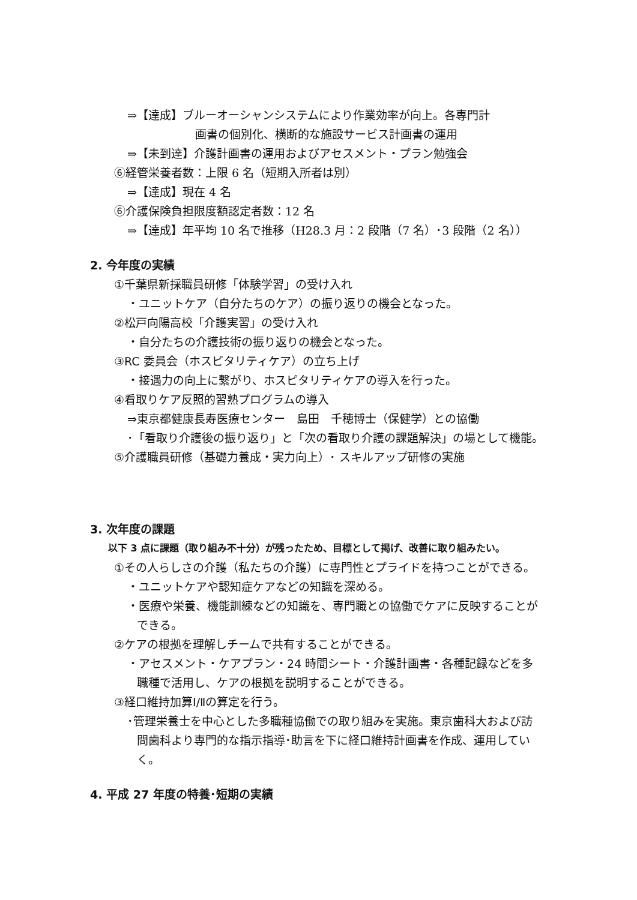⇒【達成】ブルーオーシャンシステムにより作業効率が向上。各専門計
画書の個別化、横断的な施設サービス計画書の運用
⇒【未到達】介護計画書の運用およびアセスメント・プラン勉強会
⑥経管栄養者数：上限 6 名（短期入所者は別）
⇒【達成】現在 4 名
⑥介護保険負担限度額認定者数：12 名
⇒【達成】年平均 10 名で推移（H28.3 月：2 段階（7 名）･3 段階（2 名））
2. 今年度の実績
①千葉県新採職員研修「体験学習」の受け入れ
・ユニットケア（自分たちのケア）の振り返りの機会となった。
②松戸向陽高校「介護実習」の受け入れ
・自分たちの介護技術の振り返りの機会となった。
③RC 委員会（ホスピタリティケア）の立ち上げ
・接遇力の向上に繋がり、ホスピタリティケアの導入を行った。
④看取りケア反照的習熟プログラムの導入
⇒東京都健康長寿医療センター　島田　千穂博士（保健学）との協働
･「看取り介護後の振り返り」と「次の看取り介護の課題解決」の場として機能。
⑤介護職員研修（基礎力養成・実力向上）･ スキルアップ研修の実施
3. 次年度の課題
以下 3 点に課題（取り組み不十分）が残ったため、目標として掲げ、改善に取り組みたい。
①その人らしさの介護（私たちの介護）に専門性とプライドを持つことができる。
・ユニットケアや認知症ケアなどの知識を深める。
・医療や栄養、機能訓練などの知識を、専門職との協働でケアに反映することが
できる。
②ケアの根拠を理解しチームで共有することができる。
・アセスメント・ケアプラン・24 時間シート・介護計画書・各種記録などを多
職種で活用し、ケアの根拠を説明することができる。
③経口維持加算Ⅰ/Ⅱの算定を行う。
･管理栄養士を中心とした多職種協働での取り組みを実施。東京歯科大および訪
問歯科より専門的な指示指導･助言を下に経口維持計画書を作成、運用してい
く。
4. 平成 27 年度の特養･短期の実績